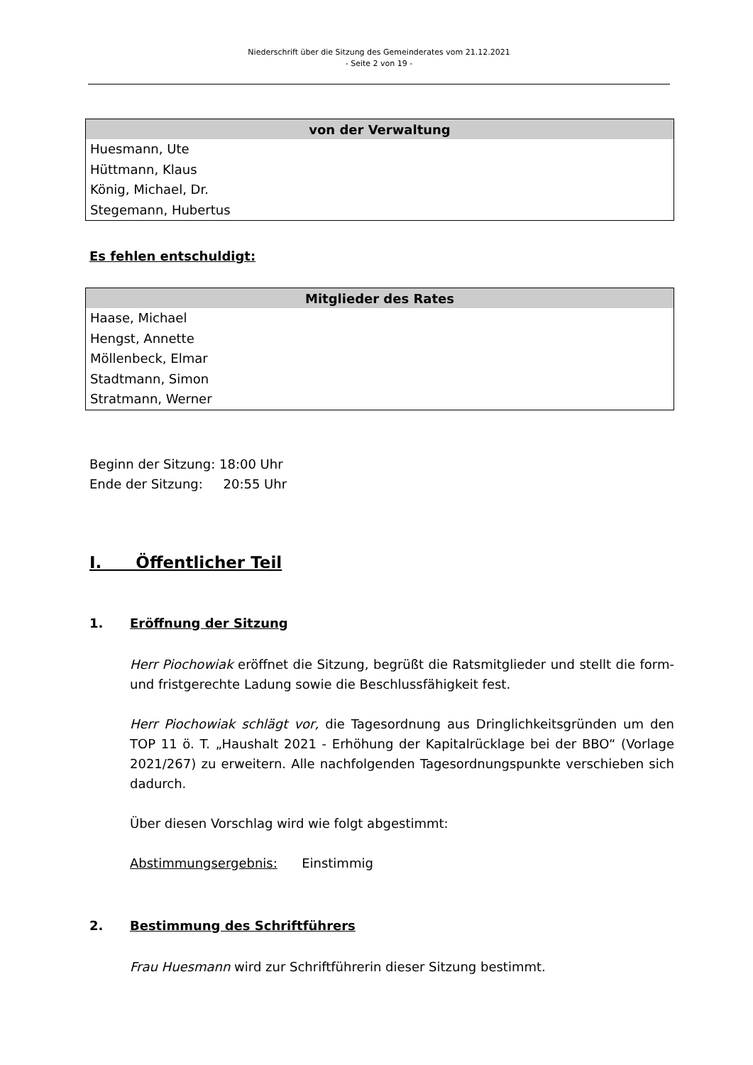Niederschrift über die Sitzung des Gemeinderates vom 21.12.2021
- Seite 2 von 19 -
| von der Verwaltung |
| --- |
| Huesmann, Ute Hüttmann, Klaus König, Michael, Dr. Stegemann, Hubertus |
Es fehlen entschuldigt:
| Mitglieder des Rates |
| --- |
| Haase, Michael Hengst, Annette Möllenbeck, Elmar Stadtmann, Simon Stratmann, Werner |
Beginn der Sitzung: 18:00 Uhr
Ende der Sitzung: 20:55 Uhr
I. Öffentlicher Teil
1. Eröffnung der Sitzung
Herr Piochowiak eröffnet die Sitzung, begrüßt die Ratsmitglieder und stellt die form- und fristgerechte Ladung sowie die Beschlussfähigkeit fest.
Herr Piochowiak schlägt vor, die Tagesordnung aus Dringlichkeitsgründen um den TOP 11 ö. T. „Haushalt 2021 - Erhöhung der Kapitalrücklage bei der BBO“ (Vorlage 2021/267) zu erweitern. Alle nachfolgenden Tagesordnungspunkte verschieben sich dadurch.
Über diesen Vorschlag wird wie folgt abgestimmt:
Abstimmungsergebnis: Einstimmig
2. Bestimmung des Schriftführers
Frau Huesmann wird zur Schriftführerin dieser Sitzung bestimmt.